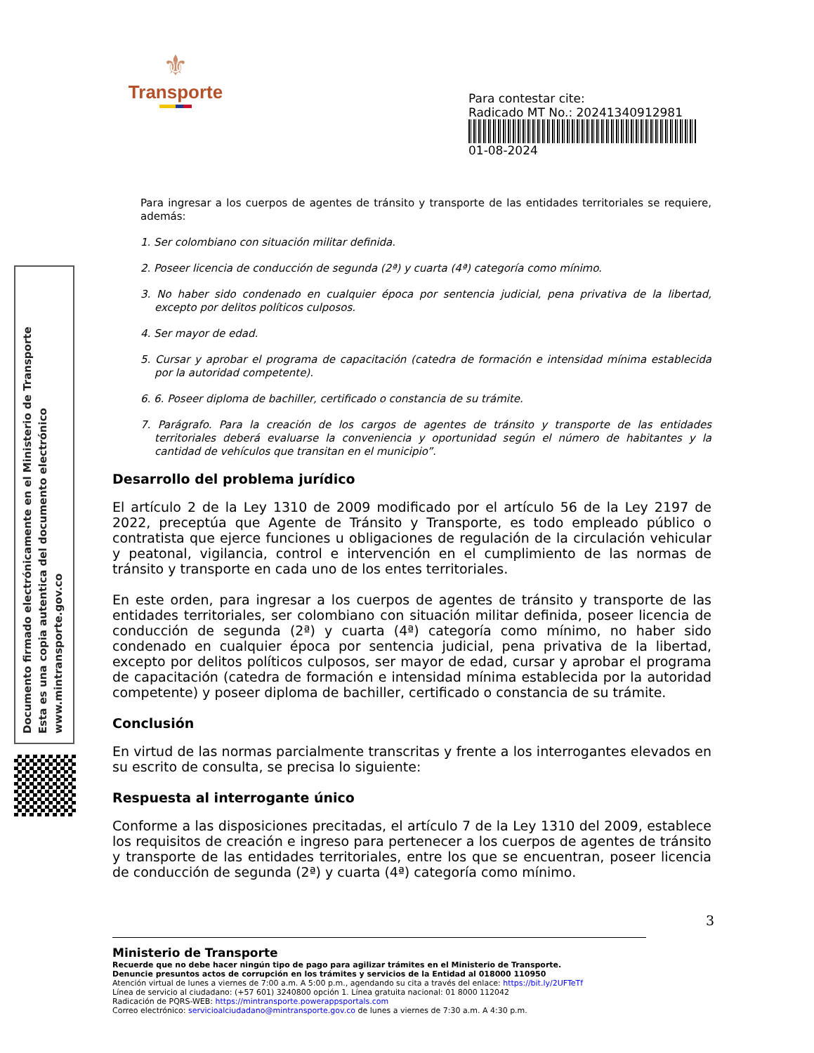⚜
Transporte
Para contestar cite:
Radicado MT No.: 20241340912981
01-08-2024
Documento firmado electrónicamente en el Ministerio de Transporte
Esta es una copia autentica del documento electrónico
www.mintransporte.gov.co
Para ingresar a los cuerpos de agentes de tránsito y transporte de las entidades territoriales se requiere, además:
1. Ser colombiano con situación militar definida.
2. Poseer licencia de conducción de segunda (2ª) y cuarta (4ª) categoría como mínimo.
3. No haber sido condenado en cualquier época por sentencia judicial, pena privativa de la libertad, excepto por delitos políticos culposos.
4. Ser mayor de edad.
5. Cursar y aprobar el programa de capacitación (catedra de formación e intensidad mínima establecida por la autoridad competente).
6. 6. Poseer diploma de bachiller, certificado o constancia de su trámite.
7. Parágrafo. Para la creación de los cargos de agentes de tránsito y transporte de las entidades territoriales deberá evaluarse la conveniencia y oportunidad según el número de habitantes y la cantidad de vehículos que transitan en el municipio”.
Desarrollo del problema jurídico
El artículo 2 de la Ley 1310 de 2009 modificado por el artículo 56 de la Ley 2197 de 2022, preceptúa que Agente de Tránsito y Transporte, es todo empleado público o contratista que ejerce funciones u obligaciones de regulación de la circulación vehicular y peatonal, vigilancia, control e intervención en el cumplimiento de las normas de tránsito y transporte en cada uno de los entes territoriales.
En este orden, para ingresar a los cuerpos de agentes de tránsito y transporte de las entidades territoriales, ser colombiano con situación militar definida, poseer licencia de conducción de segunda (2ª) y cuarta (4ª) categoría como mínimo, no haber sido condenado en cualquier época por sentencia judicial, pena privativa de la libertad, excepto por delitos políticos culposos, ser mayor de edad, cursar y aprobar el programa de capacitación (catedra de formación e intensidad mínima establecida por la autoridad competente) y poseer diploma de bachiller, certificado o constancia de su trámite.
Conclusión
En virtud de las normas parcialmente transcritas y frente a los interrogantes elevados en su escrito de consulta, se precisa lo siguiente:
Respuesta al interrogante único
Conforme a las disposiciones precitadas, el artículo 7 de la Ley 1310 del 2009, establece los requisitos de creación e ingreso para pertenecer a los cuerpos de agentes de tránsito y transporte de las entidades territoriales, entre los que se encuentran, poseer licencia de conducción de segunda (2ª) y cuarta (4ª) categoría como mínimo.
3
Ministerio de Transporte
Recuerde que no debe hacer ningún tipo de pago para agilizar trámites en el Ministerio de Transporte.
Denuncie presuntos actos de corrupción en los trámites y servicios de la Entidad al 018000 110950
Atención virtual de lunes a viernes de 7:00 a.m. A 5:00 p.m., agendando su cita a través del enlace: https://bit.ly/2UFTeTf
Línea de servicio al ciudadano: (+57 601) 3240800 opción 1. Línea gratuita nacional: 01 8000 112042
Radicación de PQRS-WEB: https://mintransporte.powerappsportals.com
Correo electrónico: servicioalciudadano@mintransporte.gov.co de lunes a viernes de 7:30 a.m. A 4:30 p.m.